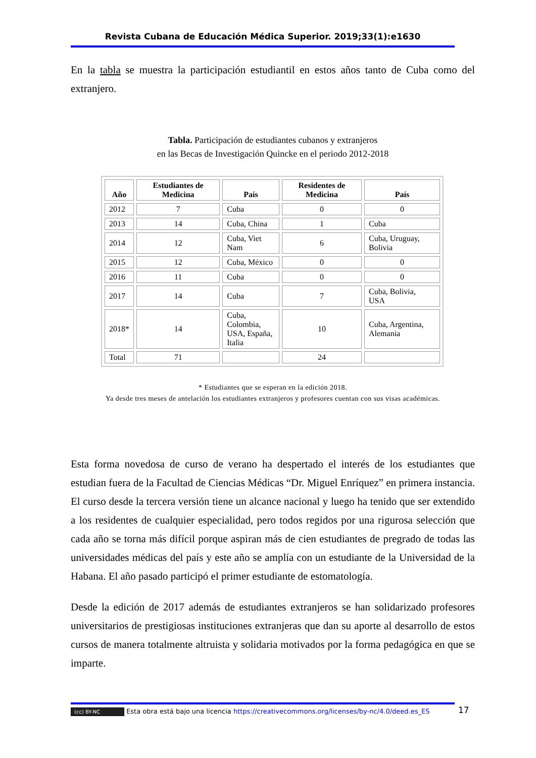Revista Cubana de Educación Médica Superior. 2019;33(1):e1630
En la tabla se muestra la participación estudiantil en estos años tanto de Cuba como del extranjero.
Tabla. Participación de estudiantes cubanos y extranjeros
en las Becas de Investigación Quincke en el periodo 2012-2018
| Año | Estudiantes de Medicina | País | Residentes de Medicina | País |
| --- | --- | --- | --- | --- |
| 2012 | 7 | Cuba | 0 | 0 |
| 2013 | 14 | Cuba, China | 1 | Cuba |
| 2014 | 12 | Cuba, Viet Nam | 6 | Cuba, Uruguay, Bolivia |
| 2015 | 12 | Cuba, México | 0 | 0 |
| 2016 | 11 | Cuba | 0 | 0 |
| 2017 | 14 | Cuba | 7 | Cuba, Bolivia, USA |
| 2018* | 14 | Cuba, Colombia, USA, España, Italia | 10 | Cuba, Argentina, Alemania |
| Total | 71 | | 24 | |
* Estudiantes que se esperan en la edición 2018.
Ya desde tres meses de antelación los estudiantes extranjeros y profesores cuentan con sus visas académicas.
Esta forma novedosa de curso de verano ha despertado el interés de los estudiantes que estudian fuera de la Facultad de Ciencias Médicas “Dr. Miguel Enríquez” en primera instancia. El curso desde la tercera versión tiene un alcance nacional y luego ha tenido que ser extendido a los residentes de cualquier especialidad, pero todos regidos por una rigurosa selección que cada año se torna más difícil porque aspiran más de cien estudiantes de pregrado de todas las universidades médicas del país y este año se amplía con un estudiante de la Universidad de la Habana. El año pasado participó el primer estudiante de estomatología.
Desde la edición de 2017 además de estudiantes extranjeros se han solidarizado profesores universitarios de prestigiosas instituciones extranjeras que dan su aporte al desarrollo de estos cursos de manera totalmente altruista y solidaria motivados por la forma pedagógica en que se imparte.
(cc) BY-NC Esta obra está bajo una licencia https://creativecommons.org/licenses/by-nc/4.0/deed.es_ES
17